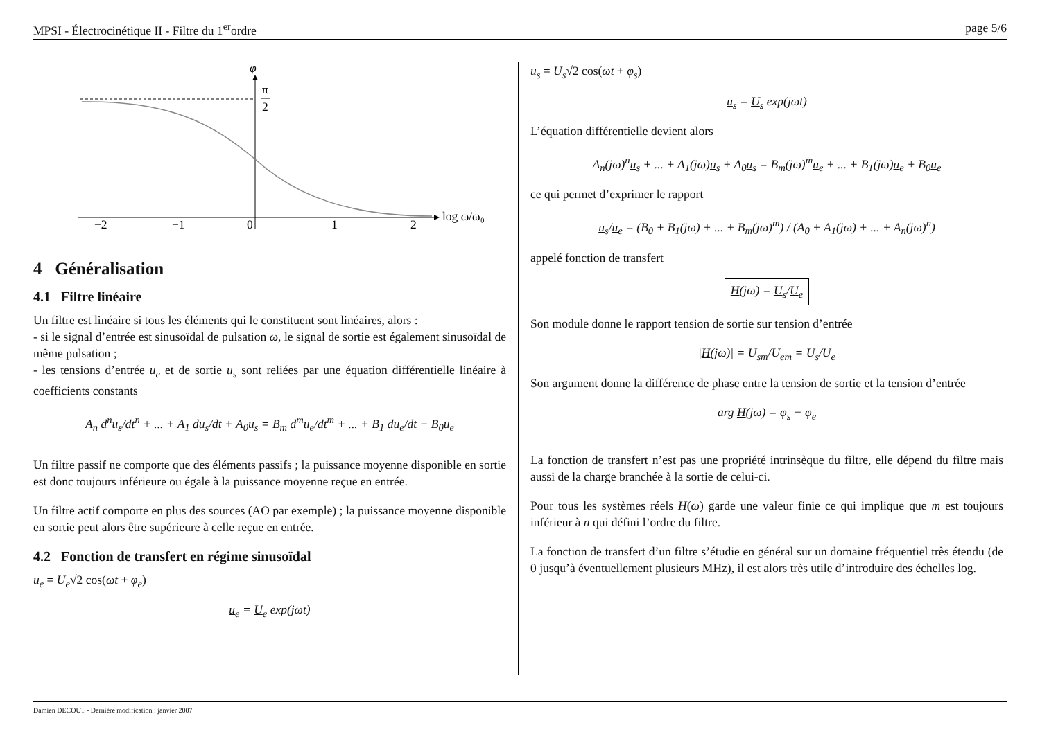MPSI - Électrocinétique II - Filtre du 1<sup>er</sup>ordre page 5/6
φ
π
2
−2
−1
0
1
2
log ω/ω₀
4 Généralisation
4.1 Filtre linéaire
Un filtre est linéaire si tous les éléments qui le constituent sont linéaires, alors :
- si le signal d’entrée est sinusoïdal de pulsation ω, le signal de sortie est également sinusoïdal de même pulsation ;
- les tensions d’entrée u<sub>e</sub> et de sortie u<sub>s</sub> sont reliées par une équation différentielle linéaire à coefficients constants
A<sub>n</sub> d<sup>n</sup>u<sub>s</sub>/dt<sup>n</sup> + ... + A<sub>1</sub> du<sub>s</sub>/dt + A<sub>0</sub>u<sub>s</sub> = B<sub>m</sub> d<sup>m</sup>u<sub>e</sub>/dt<sup>m</sup> + ... + B<sub>1</sub> du<sub>e</sub>/dt + B<sub>0</sub>u<sub>e</sub>
Un filtre passif ne comporte que des éléments passifs ; la puissance moyenne disponible en sortie est donc toujours inférieure ou égale à la puissance moyenne reçue en entrée.
Un filtre actif comporte en plus des sources (AO par exemple) ; la puissance moyenne disponible en sortie peut alors être supérieure à celle reçue en entrée.
4.2 Fonction de transfert en régime sinusoïdal
u<sub>e</sub> = U<sub>e</sub>√2 cos(ωt + φ<sub>e</sub>)
u<sub>e</sub> = U<sub>e</sub> exp(jωt)
u<sub>s</sub> = U<sub>s</sub>√2 cos(ωt + φ<sub>s</sub>)
u<sub>s</sub> = U<sub>s</sub> exp(jωt)
L’équation différentielle devient alors
A<sub>n</sub>(jω)<sup>n</sup>u<sub>s</sub> + ... + A<sub>1</sub>(jω)u<sub>s</sub> + A<sub>0</sub>u<sub>s</sub> = B<sub>m</sub>(jω)<sup>m</sup>u<sub>e</sub> + ... + B<sub>1</sub>(jω)u<sub>e</sub> + B<sub>0</sub>u<sub>e</sub>
ce qui permet d’exprimer le rapport
u<sub>s</sub>/u<sub>e</sub> = (B<sub>0</sub> + B<sub>1</sub>(jω) + ... + B<sub>m</sub>(jω)<sup>m</sup>) / (A<sub>0</sub> + A<sub>1</sub>(jω) + ... + A<sub>n</sub>(jω)<sup>n</sup>)
appelé fonction de transfert
H(jω) = U<sub>s</sub>/U<sub>e</sub>
Son module donne le rapport tension de sortie sur tension d’entrée
|H(jω)| = U<sub>sm</sub>/U<sub>em</sub> = U<sub>s</sub>/U<sub>e</sub>
Son argument donne la différence de phase entre la tension de sortie et la tension d’entrée
arg H(jω) = φ<sub>s</sub> − φ<sub>e</sub>
La fonction de transfert n’est pas une propriété intrinsèque du filtre, elle dépend du filtre mais aussi de la charge branchée à la sortie de celui-ci.
Pour tous les systèmes réels H(ω) garde une valeur finie ce qui implique que m est toujours inférieur à n qui défini l’ordre du filtre.
La fonction de transfert d’un filtre s’étudie en général sur un domaine fréquentiel très étendu (de 0 jusqu’à éventuellement plusieurs MHz), il est alors très utile d’introduire des échelles log.
Damien DECOUT - Dernière modification : janvier 2007